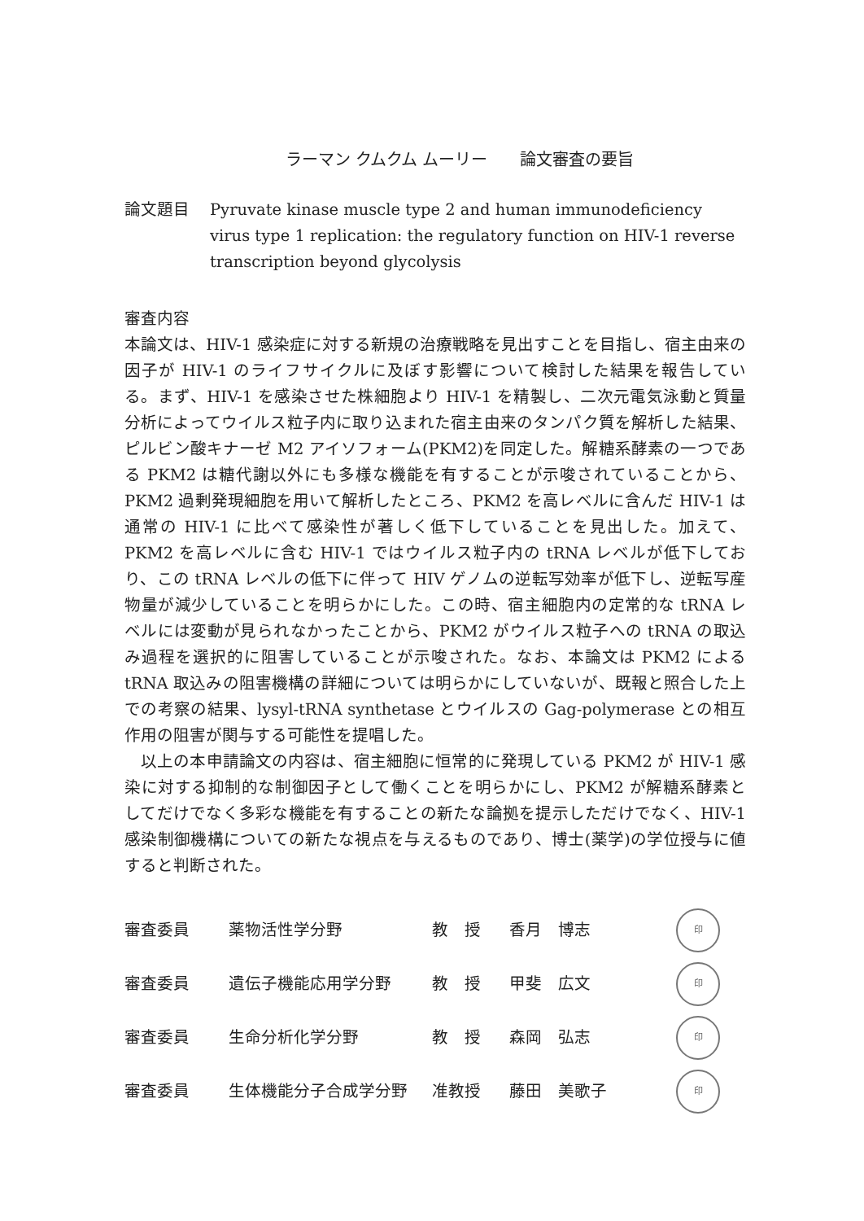ラーマン クムクム ムーリー　　論文審査の要旨
論文題目 Pyruvate kinase muscle type 2 and human immunodeficiency virus type 1 replication: the regulatory function on HIV-1 reverse transcription beyond glycolysis
審査内容
本論文は、HIV-1 感染症に対する新規の治療戦略を見出すことを目指し、宿主由来の因子が HIV-1 のライフサイクルに及ぼす影響について検討した結果を報告している。まず、HIV-1 を感染させた株細胞より HIV-1 を精製し、二次元電気泳動と質量分析によってウイルス粒子内に取り込まれた宿主由来のタンパク質を解析した結果、ピルビン酸キナーゼ M2 アイソフォーム(PKM2)を同定した。解糖系酵素の一つである PKM2 は糖代謝以外にも多様な機能を有することが示唆されていることから、PKM2 過剰発現細胞を用いて解析したところ、PKM2 を高レベルに含んだ HIV-1 は通常の HIV-1 に比べて感染性が著しく低下していることを見出した。加えて、PKM2 を高レベルに含む HIV-1 ではウイルス粒子内の tRNA レベルが低下しており、この tRNA レベルの低下に伴って HIV ゲノムの逆転写効率が低下し、逆転写産物量が減少していることを明らかにした。この時、宿主細胞内の定常的な tRNA レベルには変動が見られなかったことから、PKM2 がウイルス粒子への tRNA の取込み過程を選択的に阻害していることが示唆された。なお、本論文は PKM2 による tRNA 取込みの阻害機構の詳細については明らかにしていないが、既報と照合した上での考察の結果、lysyl-tRNA synthetase とウイルスの Gag-polymerase との相互作用の阻害が関与する可能性を提唱した。
　以上の本申請論文の内容は、宿主細胞に恒常的に発現している PKM2 が HIV-1 感染に対する抑制的な制御因子として働くことを明らかにし、PKM2 が解糖系酵素としてだけでなく多彩な機能を有することの新たな論拠を提示しただけでなく、HIV-1 感染制御機構についての新たな視点を与えるものであり、博士(薬学)の学位授与に値すると判断された。
| 審査委員 | 薬物活性学分野 | 教 授 | 香月 博志 | 印 |
| 審査委員 | 遺伝子機能応用学分野 | 教 授 | 甲斐 広文 | 印 |
| 審査委員 | 生命分析化学分野 | 教 授 | 森岡 弘志 | 印 |
| 審査委員 | 生体機能分子合成学分野 | 准教授 | 藤田 美歌子 | 印 |